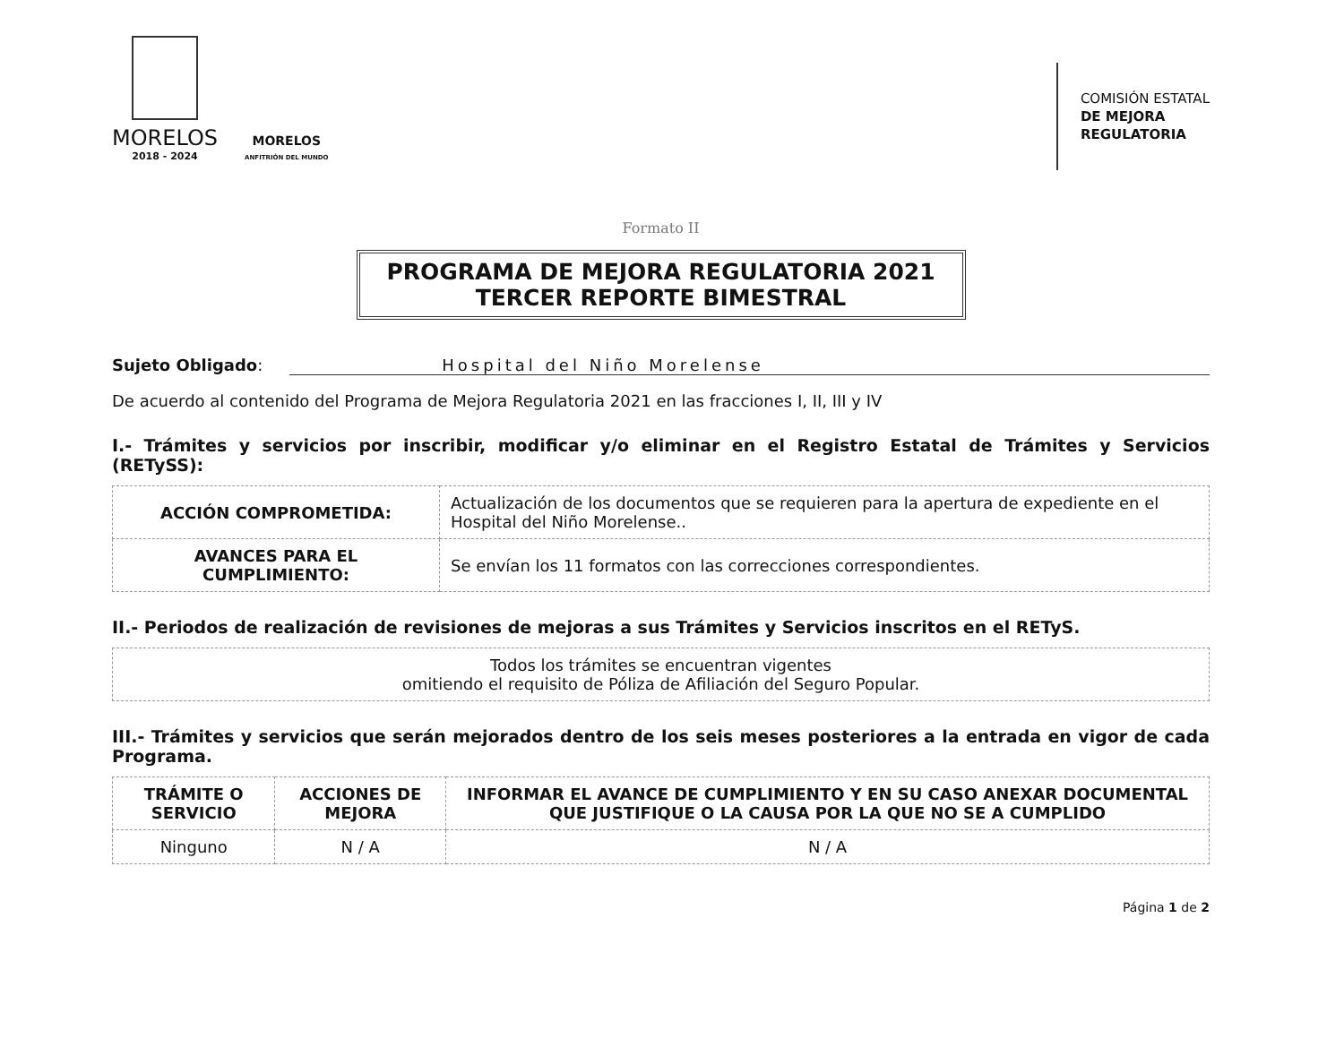MORELOS
2018 - 2024
MORELOS
ANFITRIÓN DEL MUNDO
COMISIÓN ESTATAL
DE MEJORA
REGULATORIA
Formato II
PROGRAMA DE MEJORA REGULATORIA 2021
TERCER REPORTE BIMESTRAL
Sujeto Obligado: Hospital del Niño Morelense
De acuerdo al contenido del Programa de Mejora Regulatoria 2021 en las fracciones I, II, III y IV
I.- Trámites y servicios por inscribir, modificar y/o eliminar en el Registro Estatal de Trámites y Servicios (RETySS):
| ACCIÓN COMPROMETIDA: | Actualización de los documentos que se requieren para la apertura de expediente en el Hospital del Niño Morelense.. |
| AVANCES PARA EL CUMPLIMIENTO: | Se envían los 11 formatos con las correcciones correspondientes. |
II.- Periodos de realización de revisiones de mejoras a sus Trámites y Servicios inscritos en el RETyS.
| Todos los trámites se encuentran vigentes omitiendo el requisito de Póliza de Afiliación del Seguro Popular. |
III.- Trámites y servicios que serán mejorados dentro de los seis meses posteriores a la entrada en vigor de cada Programa.
| TRÁMITE O SERVICIO | ACCIONES DE MEJORA | INFORMAR EL AVANCE DE CUMPLIMIENTO Y EN SU CASO ANEXAR DOCUMENTAL QUE JUSTIFIQUE O LA CAUSA POR LA QUE NO SE A CUMPLIDO |
| --- | --- | --- |
| Ninguno | N / A | N / A |
Página 1 de 2